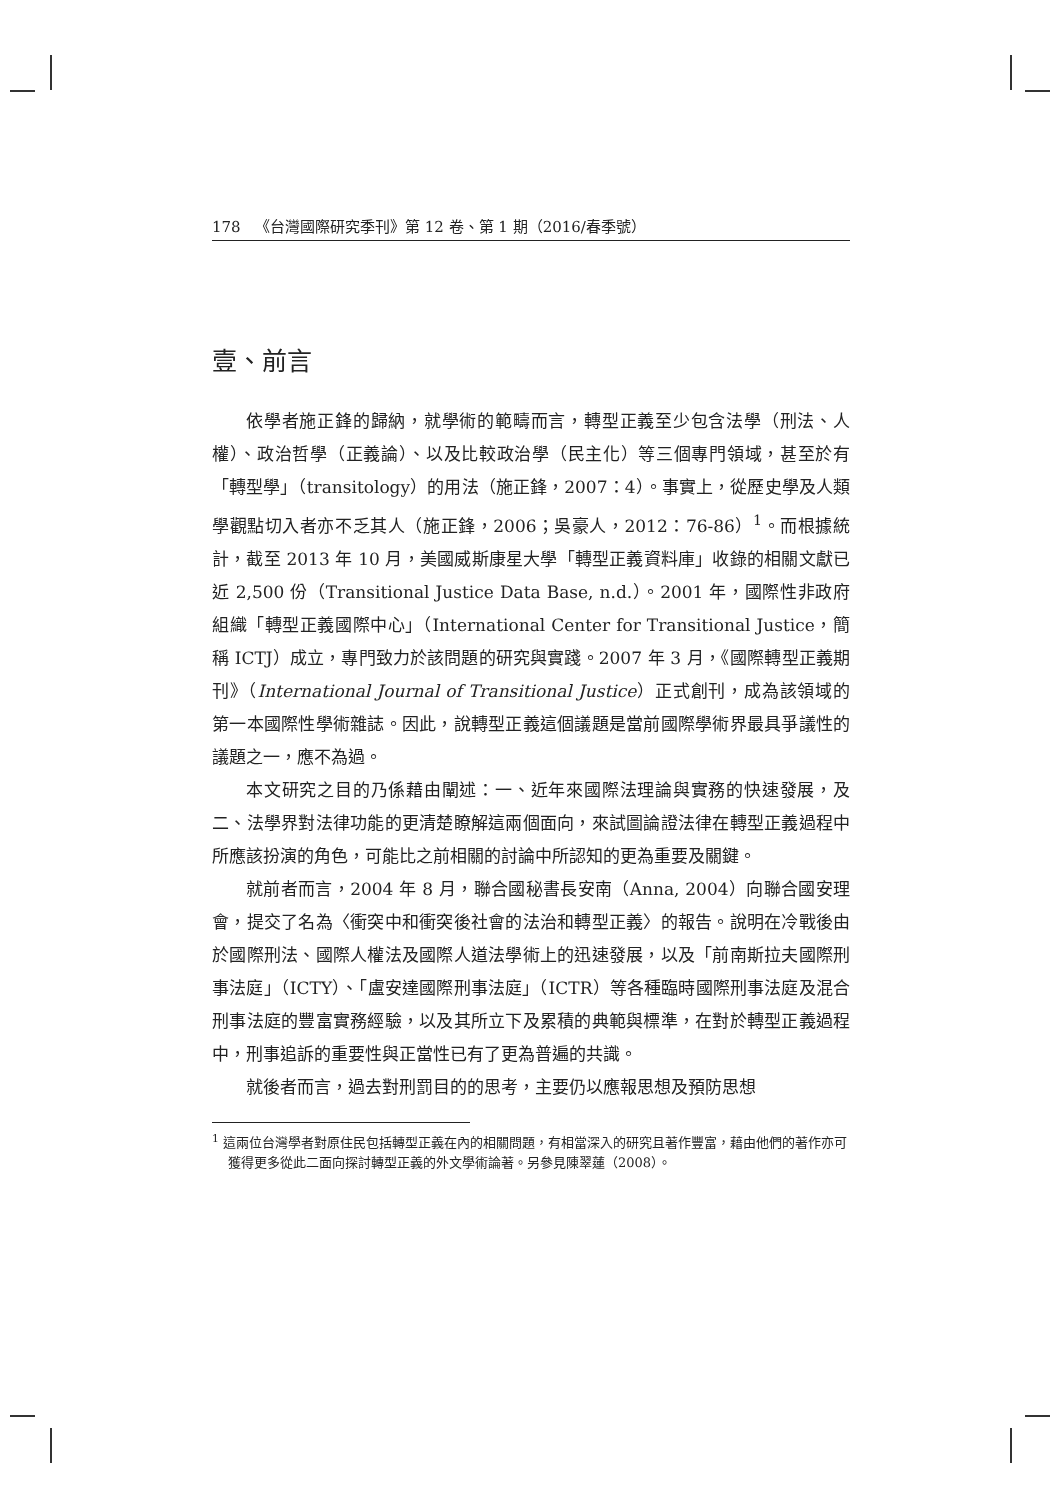178 《台灣國際研究季刊》第 12 卷、第 1 期（2016/春季號）
壹、前言
依學者施正鋒的歸納，就學術的範疇而言，轉型正義至少包含法學（刑法、人權）、政治哲學（正義論）、以及比較政治學（民主化）等三個專門領域，甚至於有「轉型學」（transitology）的用法（施正鋒，2007：4）。事實上，從歷史學及人類學觀點切入者亦不乏其人（施正鋒，2006；吳豪人，2012：76-86）<sup>1</sup>。而根據統計，截至 2013 年 10 月，美國威斯康星大學「轉型正義資料庫」收錄的相關文獻已近 2,500 份（Transitional Justice Data Base, n.d.）。2001 年，國際性非政府組織「轉型正義國際中心」（International Center for Transitional Justice，簡稱 ICTJ）成立，專門致力於該問題的研究與實踐。2007 年 3 月，《國際轉型正義期刊》（International Journal of Transitional Justice）正式創刊，成為該領域的第一本國際性學術雜誌。因此，說轉型正義這個議題是當前國際學術界最具爭議性的議題之一，應不為過。
本文研究之目的乃係藉由闡述：一、近年來國際法理論與實務的快速發展，及二、法學界對法律功能的更清楚瞭解這兩個面向，來試圖論證法律在轉型正義過程中所應該扮演的角色，可能比之前相關的討論中所認知的更為重要及關鍵。
就前者而言，2004 年 8 月，聯合國秘書長安南（Anna, 2004）向聯合國安理會，提交了名為〈衝突中和衝突後社會的法治和轉型正義〉的報告。說明在冷戰後由於國際刑法、國際人權法及國際人道法學術上的迅速發展，以及「前南斯拉夫國際刑事法庭」（ICTY）、「盧安達國際刑事法庭」（ICTR）等各種臨時國際刑事法庭及混合刑事法庭的豐富實務經驗，以及其所立下及累積的典範與標準，在對於轉型正義過程中，刑事追訴的重要性與正當性已有了更為普遍的共識。
就後者而言，過去對刑罰目的的思考，主要仍以應報思想及預防思想
<sup>1</sup> 這兩位台灣學者對原住民包括轉型正義在內的相關問題，有相當深入的研究且著作豐富，藉由他們的著作亦可獲得更多從此二面向探討轉型正義的外文學術論著。另參見陳翠蓮（2008）。